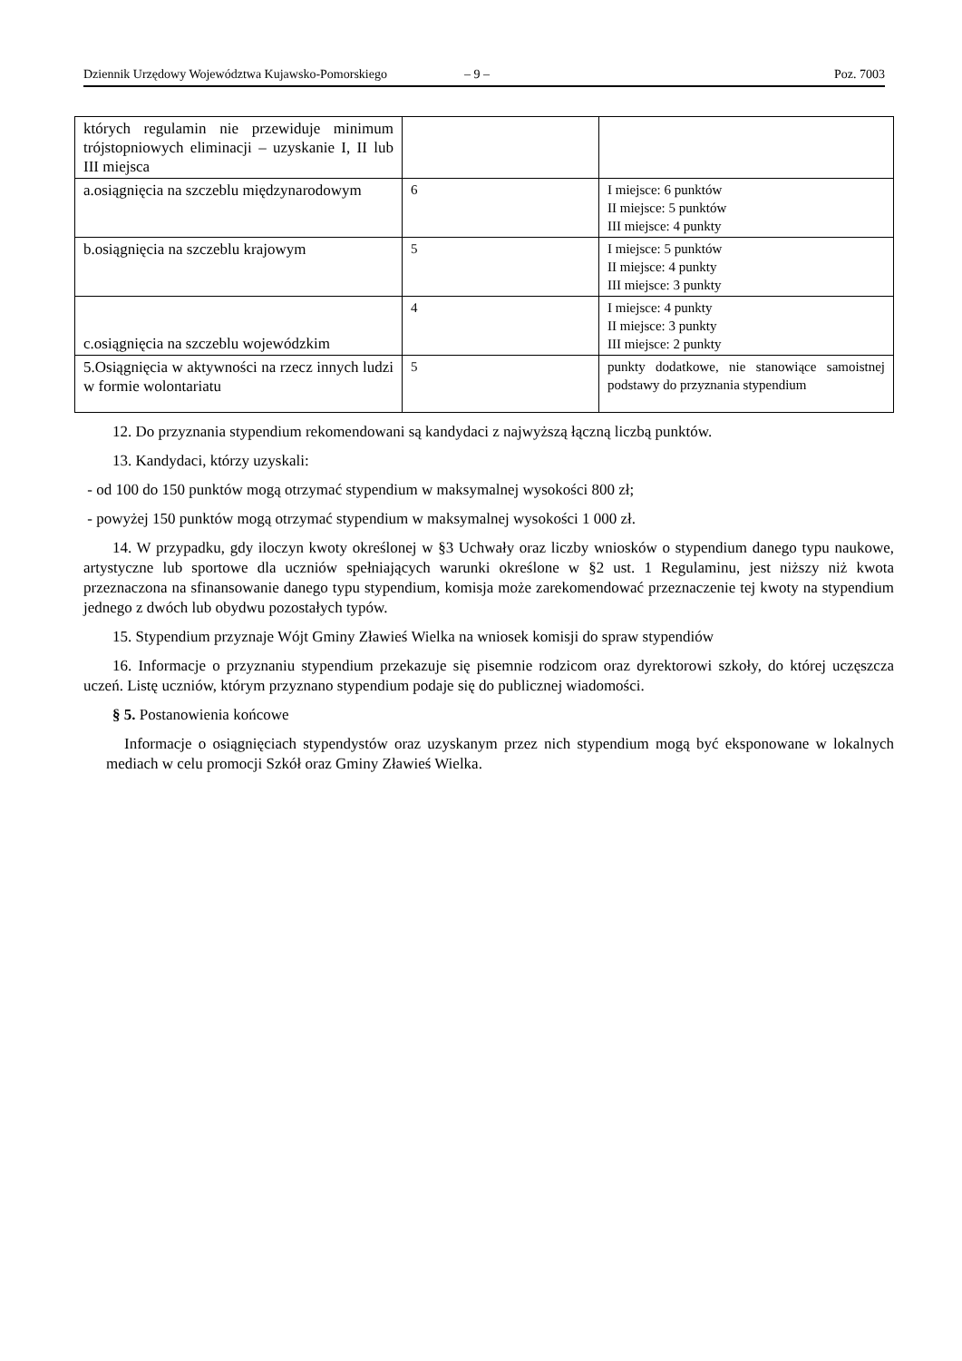Dziennik Urzędowy Województwa Kujawsko-Pomorskiego – 9 – Poz. 7003
| których regulamin nie przewiduje minimum trójstopniowych eliminacji – uzyskanie I, II lub III miejsca | | |
| a.osiągnięcia na szczeblu międzynarodowym | 6 | I miejsce: 6 punktów II miejsce: 5 punktów III miejsce: 4 punkty |
| b.osiągnięcia na szczeblu krajowym | 5 | I miejsce: 5 punktów II miejsce: 4 punkty III miejsce: 3 punkty |
| c.osiągnięcia na szczeblu wojewódzkim | 4 | I miejsce: 4 punkty II miejsce: 3 punkty III miejsce: 2 punkty |
| 5.Osiągnięcia w aktywności na rzecz innych ludzi w formie wolontariatu | 5 | punkty dodatkowe, nie stanowiące samoistnej podstawy do przyznania stypendium |
12. Do przyznania stypendium rekomendowani są kandydaci z najwyższą łączną liczbą punktów.
13. Kandydaci, którzy uzyskali:
- od 100 do 150 punktów mogą otrzymać stypendium w maksymalnej wysokości 800 zł;
- powyżej 150 punktów mogą otrzymać stypendium w maksymalnej wysokości 1 000 zł.
14. W przypadku, gdy iloczyn kwoty określonej w §3 Uchwały oraz liczby wniosków o stypendium danego typu naukowe, artystyczne lub sportowe dla uczniów spełniających warunki określone w §2 ust. 1 Regulaminu, jest niższy niż kwota przeznaczona na sfinansowanie danego typu stypendium, komisja może zarekomendować przeznaczenie tej kwoty na stypendium jednego z dwóch lub obydwu pozostałych typów.
15. Stypendium przyznaje Wójt Gminy Zławieś Wielka na wniosek komisji do spraw stypendiów
16. Informacje o przyznaniu stypendium przekazuje się pisemnie rodzicom oraz dyrektorowi szkoły, do której uczęszcza uczeń. Listę uczniów, którym przyznano stypendium podaje się do publicznej wiadomości.
§ 5. Postanowienia końcowe
Informacje o osiągnięciach stypendystów oraz uzyskanym przez nich stypendium mogą być eksponowane w lokalnych mediach w celu promocji Szkół oraz Gminy Zławieś Wielka.